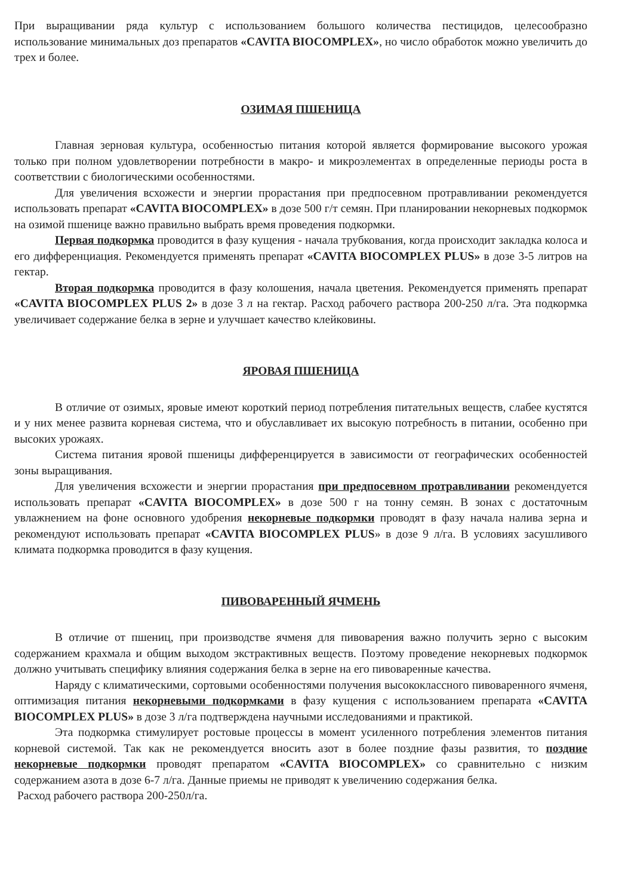При выращивании ряда культур с использованием большого количества пестицидов, целесообразно использование минимальных доз препаратов «CAVITA BIOCOMPLEX», но число обработок можно увеличить до трех и более.
ОЗИМАЯ ПШЕНИЦА
Главная зерновая культура, особенностью питания которой является формирование высокого урожая только при полном удовлетворении потребности в макро- и микроэлементах в определенные периоды роста в соответствии с биологическими особенностями.
Для увеличения всхожести и энергии прорастания при предпосевном протравливании рекомендуется использовать препарат «CAVITA BIOCOMPLEX» в дозе 500 г/т семян. При планировании некорневых подкормок на озимой пшенице важно правильно выбрать время проведения подкормки.
Первая подкормка проводится в фазу кущения - начала трубкования, когда происходит закладка колоса и его дифференциация. Рекомендуется применять препарат «CAVITA BIOCOMPLEX PLUS» в дозе 3-5 литров на гектар.
Вторая подкормка проводится в фазу колошения, начала цветения. Рекомендуется применять препарат «CAVITA BIOCOMPLEX PLUS 2» в дозе 3 л на гектар. Расход рабочего раствора 200-250 л/га. Эта подкормка увеличивает содержание белка в зерне и улучшает качество клейковины.
ЯРОВАЯ ПШЕНИЦА
В отличие от озимых, яровые имеют короткий период потребления питательных веществ, слабее кустятся и у них менее развита корневая система, что и обуславливает их высокую потребность в питании, особенно при высоких урожаях.
Система питания яровой пшеницы дифференцируется в зависимости от географических особенностей зоны выращивания.
Для увеличения всхожести и энергии прорастания при предпосевном протравливании рекомендуется использовать препарат «CAVITA BIOCOMPLEX» в дозе 500 г на тонну семян. В зонах с достаточным увлажнением на фоне основного удобрения некорневые подкормки проводят в фазу начала налива зерна и рекомендуют использовать препарат «CAVITA BIOCOMPLEX PLUS» в дозе 9 л/га. В условиях засушливого климата подкормка проводится в фазу кущения.
ПИВОВАРЕННЫЙ ЯЧМЕНЬ
В отличие от пшениц, при производстве ячменя для пивоварения важно получить зерно с высоким содержанием крахмала и общим выходом экстрактивных веществ. Поэтому проведение некорневых подкормок должно учитывать специфику влияния содержания белка в зерне на его пивоваренные качества.
Наряду с климатическими, сортовыми особенностями получения высококлассного пивоваренного ячменя, оптимизация питания некорневыми подкормками в фазу кущения с использованием препарата «CAVITA BIOCOMPLEX PLUS» в дозе 3 л/га подтверждена научными исследованиями и практикой.
Эта подкормка стимулирует ростовые процессы в момент усиленного потребления элементов питания корневой системой. Так как не рекомендуется вносить азот в более поздние фазы развития, то поздние некорневые подкормки проводят препаратом «CAVITA BIOCOMPLEX» со сравнительно с низким содержанием азота в дозе 6-7 л/га. Данные приемы не приводят к увеличению содержания белка.
Расход рабочего раствора 200-250л/га.